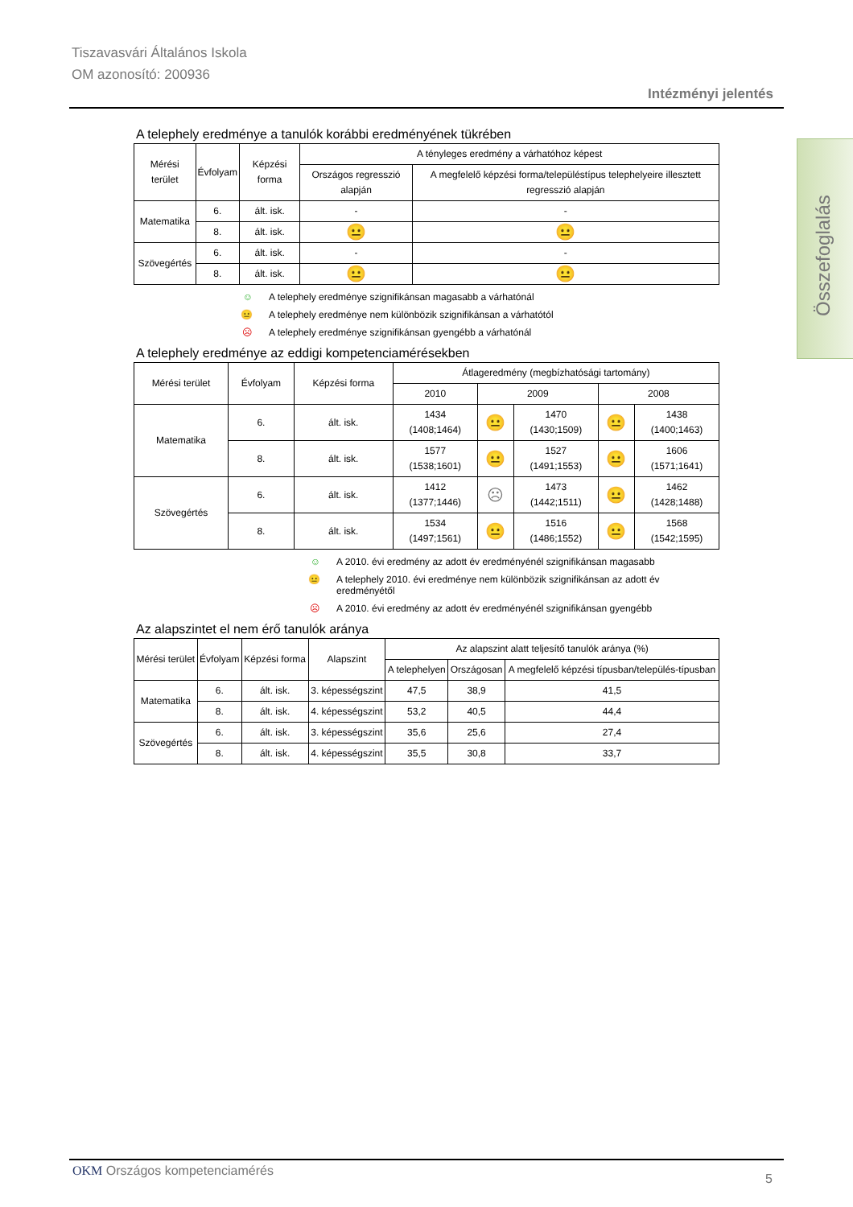Tiszavasvári Általános Iskola
OM azonosító: 200936
Intézményi jelentés
Összefoglalás
A telephely eredménye a tanulók korábbi eredményének tükrében
| Mérési terület | Évfolyam | Képzési forma | A tényleges eredmény a várhatóhoz képest | |
| --- | --- | --- | --- | --- |
| | | | Országos regresszió alapján | A megfelelő képzési forma/településtípus telephelyeire illesztett regresszió alapján |
| Matematika | 6. | ált. isk. | - | - |
| | 8. | ált. isk. | 😐 | 😐 |
| Szövegértés | 6. | ált. isk. | - | - |
| | 8. | ált. isk. | 😐 | 😐 |
☺ A telephely eredménye szignifikánsan magasabb a várhatónál
😐 A telephely eredménye nem különbözik szignifikánsan a várhatótól
☹ A telephely eredménye szignifikánsan gyengébb a várhatónál
A telephely eredménye az eddigi kompetenciamérésekben
| Mérési terület | Évfolyam | Képzési forma | Átlageredmény (megbízhatósági tartomány) | | | | |
| --- | --- | --- | --- | --- | --- | --- | --- |
| | | | 2010 | 2009 | | 2008 | |
| Matematika | 6. | ált. isk. | 1434 (1408;1464) | 😐 | 1470 (1430;1509) | 😐 | 1438 (1400;1463) |
| | 8. | ált. isk. | 1577 (1538;1601) | 😐 | 1527 (1491;1553) | 😐 | 1606 (1571;1641) |
| Szövegértés | 6. | ált. isk. | 1412 (1377;1446) | ☹ | 1473 (1442;1511) | 😐 | 1462 (1428;1488) |
| | 8. | ált. isk. | 1534 (1497;1561) | 😐 | 1516 (1486;1552) | 😐 | 1568 (1542;1595) |
☺ A 2010. évi eredmény az adott év eredményénél szignifikánsan magasabb
😐 A telephely 2010. évi eredménye nem különbözik szignifikánsan az adott év eredményétől
☹ A 2010. évi eredmény az adott év eredményénél szignifikánsan gyengébb
Az alapszintet el nem érő tanulók aránya
| Mérési terület | Évfolyam | Képzési forma | Alapszint | Az alapszint alatt teljesítő tanulók aránya (%) | | |
| --- | --- | --- | --- | --- | --- | --- |
| | | | | A telephelyen | Országosan | A megfelelő képzési típusban/település-típusban |
| Matematika | 6. | ált. isk. | 3. képességszint | 47,5 | 38,9 | 41,5 |
| | 8. | ált. isk. | 4. képességszint | 53,2 | 40,5 | 44,4 |
| Szövegértés | 6. | ált. isk. | 3. képességszint | 35,6 | 25,6 | 27,4 |
| | 8. | ált. isk. | 4. képességszint | 35,5 | 30,8 | 33,7 |
OKM Országos kompetenciamérés
5